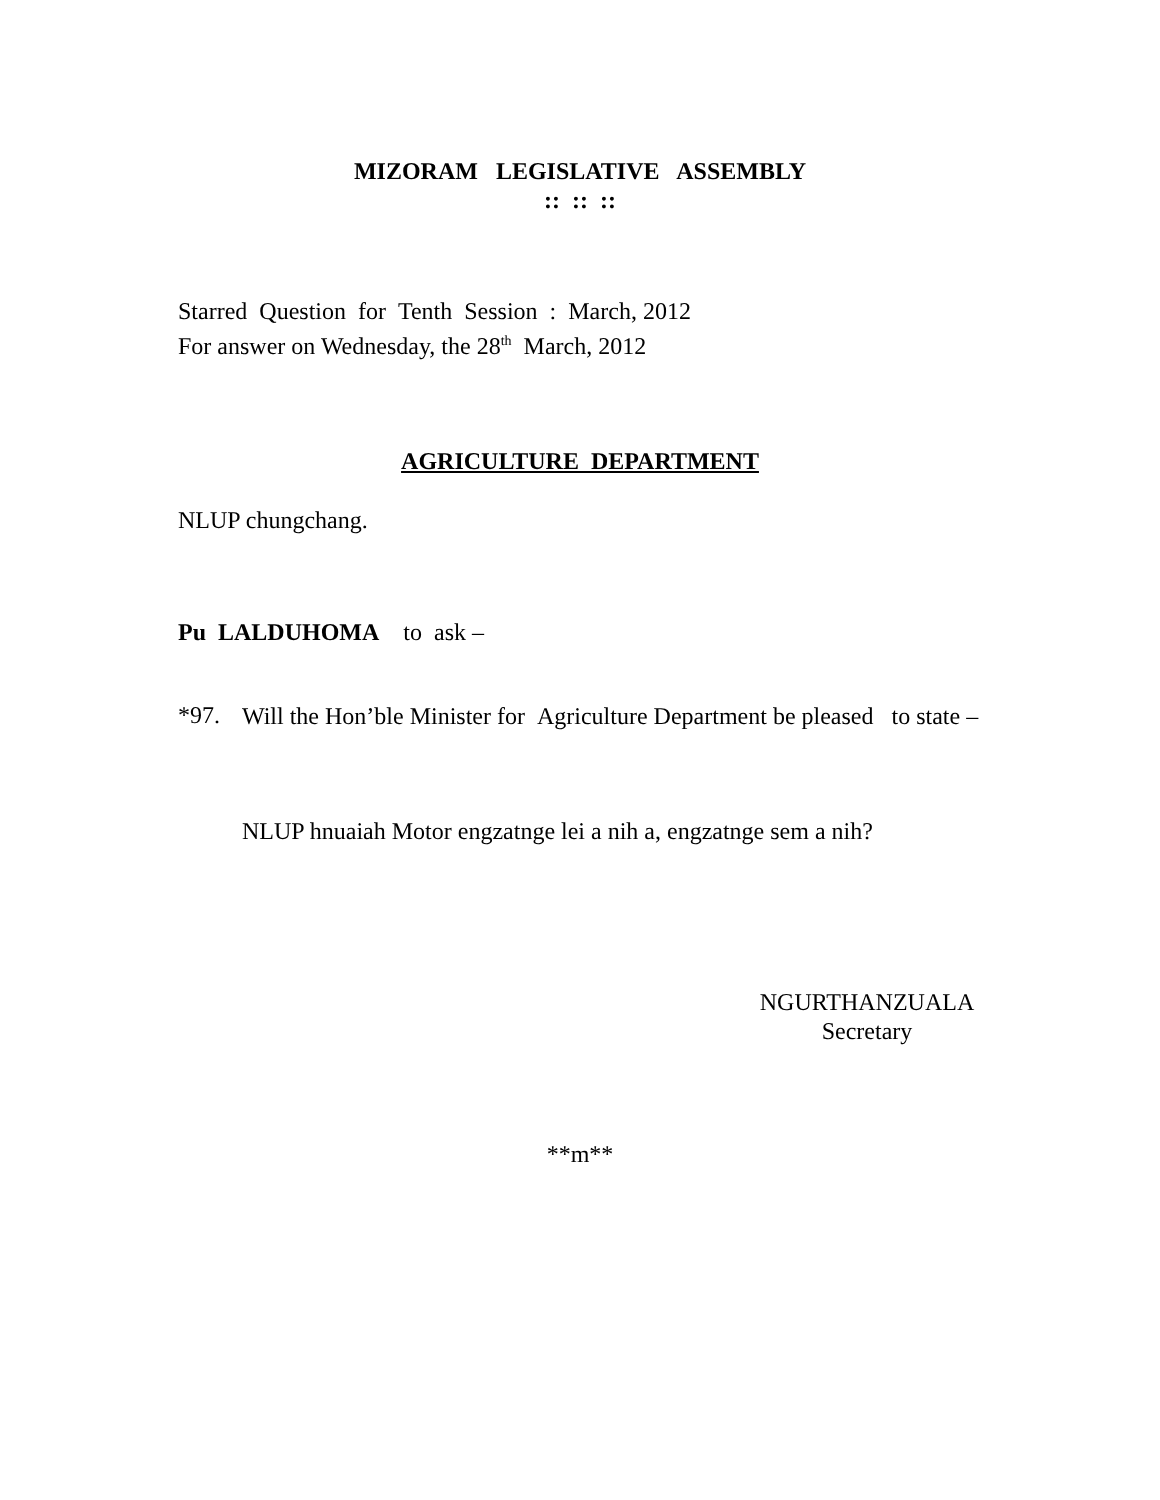MIZORAM LEGISLATIVE ASSEMBLY
:: :: ::
Starred Question for Tenth Session : March, 2012
For answer on Wednesday, the 28<sup>th</sup> March, 2012
AGRICULTURE DEPARTMENT
NLUP chungchang.
Pu LALDUHOMA to ask –
*97.
Will the Hon’ble Minister for Agriculture Department be pleased to state –
NLUP hnuaiah Motor engzatnge lei a nih a, engzatnge sem a nih?
NGURTHANZUALA
Secretary
**m**